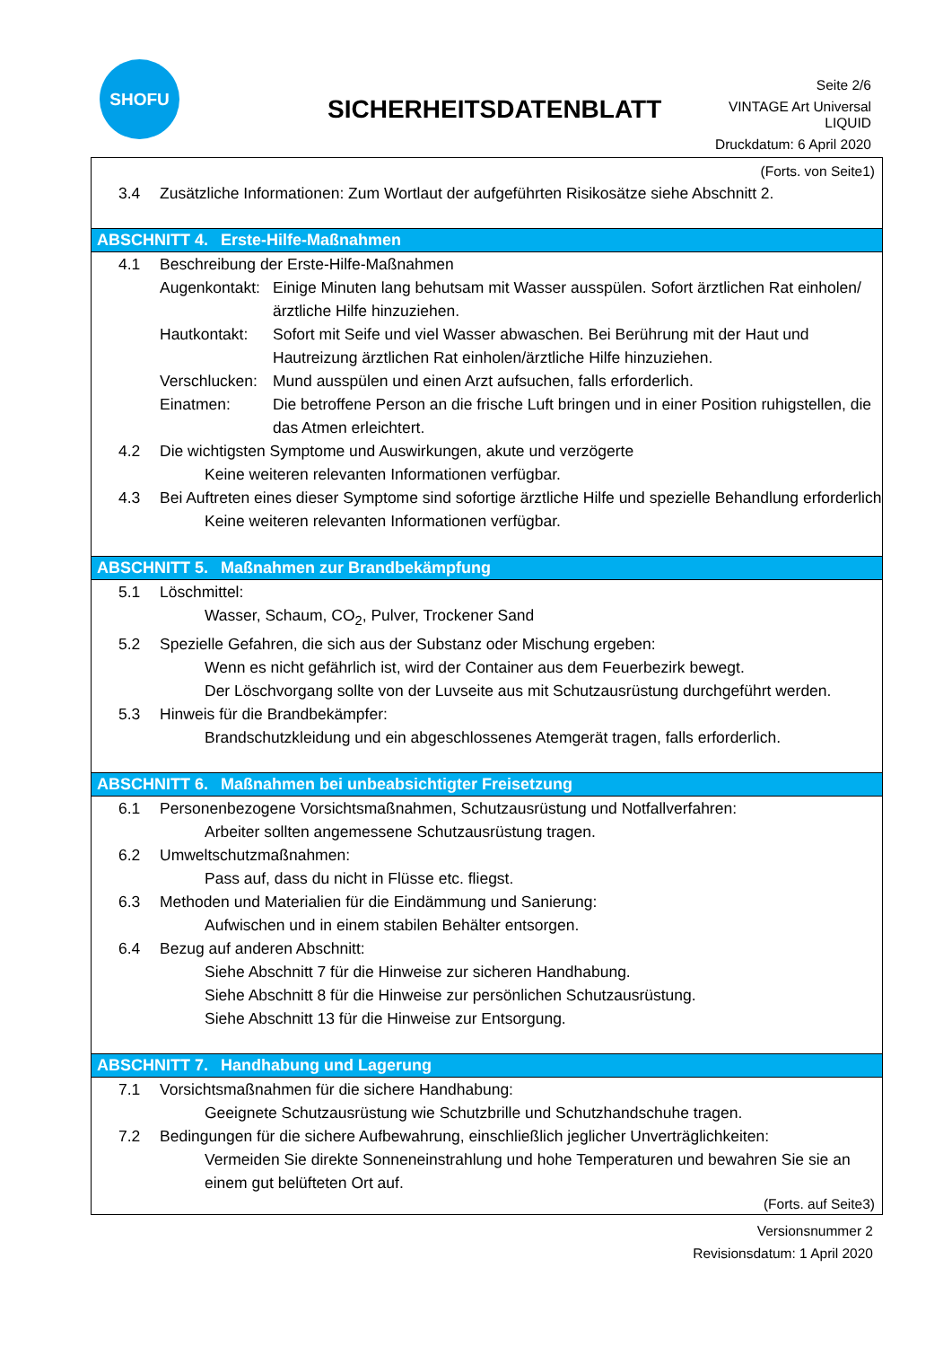SHOFU
SICHERHEITSDATENBLATT
Seite 2/6
VINTAGE Art Universal
LIQUID
Druckdatum: 6 April 2020
(Forts. von Seite1)
3.4 Zusätzliche Informationen: Zum Wortlaut der aufgeführten Risikosätze siehe Abschnitt 2.
ABSCHNITT 4. Erste-Hilfe-Maßnahmen
4.1 Beschreibung der Erste-Hilfe-Maßnahmen
Augenkontakt:
Einige Minuten lang behutsam mit Wasser ausspülen. Sofort ärztlichen Rat einholen/ärztliche Hilfe hinzuziehen.
Hautkontakt: Sofort mit Seife und viel Wasser abwaschen. Bei Berührung mit der Haut und Hautreizung ärztlichen Rat einholen/ärztliche Hilfe hinzuziehen.
Verschlucken:
Mund ausspülen und einen Arzt aufsuchen, falls erforderlich.
Einatmen: Die betroffene Person an die frische Luft bringen und in einer Position ruhigstellen, die das Atmen erleichtert.
4.2 Die wichtigsten Symptome und Auswirkungen, akute und verzögerte
Keine weiteren relevanten Informationen verfügbar.
4.3 Bei Auftreten eines dieser Symptome sind sofortige ärztliche Hilfe und spezielle Behandlung erforderlich
Keine weiteren relevanten Informationen verfügbar.
ABSCHNITT 5. Maßnahmen zur Brandbekämpfung
5.1 Löschmittel:
Wasser, Schaum, CO<sub>2</sub>, Pulver, Trockener Sand
5.2 Spezielle Gefahren, die sich aus der Substanz oder Mischung ergeben:
Wenn es nicht gefährlich ist, wird der Container aus dem Feuerbezirk bewegt.
Der Löschvorgang sollte von der Luvseite aus mit Schutzausrüstung durchgeführt werden.
5.3 Hinweis für die Brandbekämpfer:
Brandschutzkleidung und ein abgeschlossenes Atemgerät tragen, falls erforderlich.
ABSCHNITT 6. Maßnahmen bei unbeabsichtigter Freisetzung
6.1 Personenbezogene Vorsichtsmaßnahmen, Schutzausrüstung und Notfallverfahren:
Arbeiter sollten angemessene Schutzausrüstung tragen.
6.2 Umweltschutzmaßnahmen:
Pass auf, dass du nicht in Flüsse etc. fliegst.
6.3 Methoden und Materialien für die Eindämmung und Sanierung:
Aufwischen und in einem stabilen Behälter entsorgen.
6.4 Bezug auf anderen Abschnitt:
Siehe Abschnitt 7 für die Hinweise zur sicheren Handhabung.
Siehe Abschnitt 8 für die Hinweise zur persönlichen Schutzausrüstung.
Siehe Abschnitt 13 für die Hinweise zur Entsorgung.
ABSCHNITT 7. Handhabung und Lagerung
7.1 Vorsichtsmaßnahmen für die sichere Handhabung:
Geeignete Schutzausrüstung wie Schutzbrille und Schutzhandschuhe tragen.
7.2 Bedingungen für die sichere Aufbewahrung, einschließlich jeglicher Unverträglichkeiten:
Vermeiden Sie direkte Sonneneinstrahlung und hohe Temperaturen und bewahren Sie sie an einem gut belüfteten Ort auf.
(Forts. auf Seite3)
Versionsnummer 2
Revisionsdatum: 1 April 2020